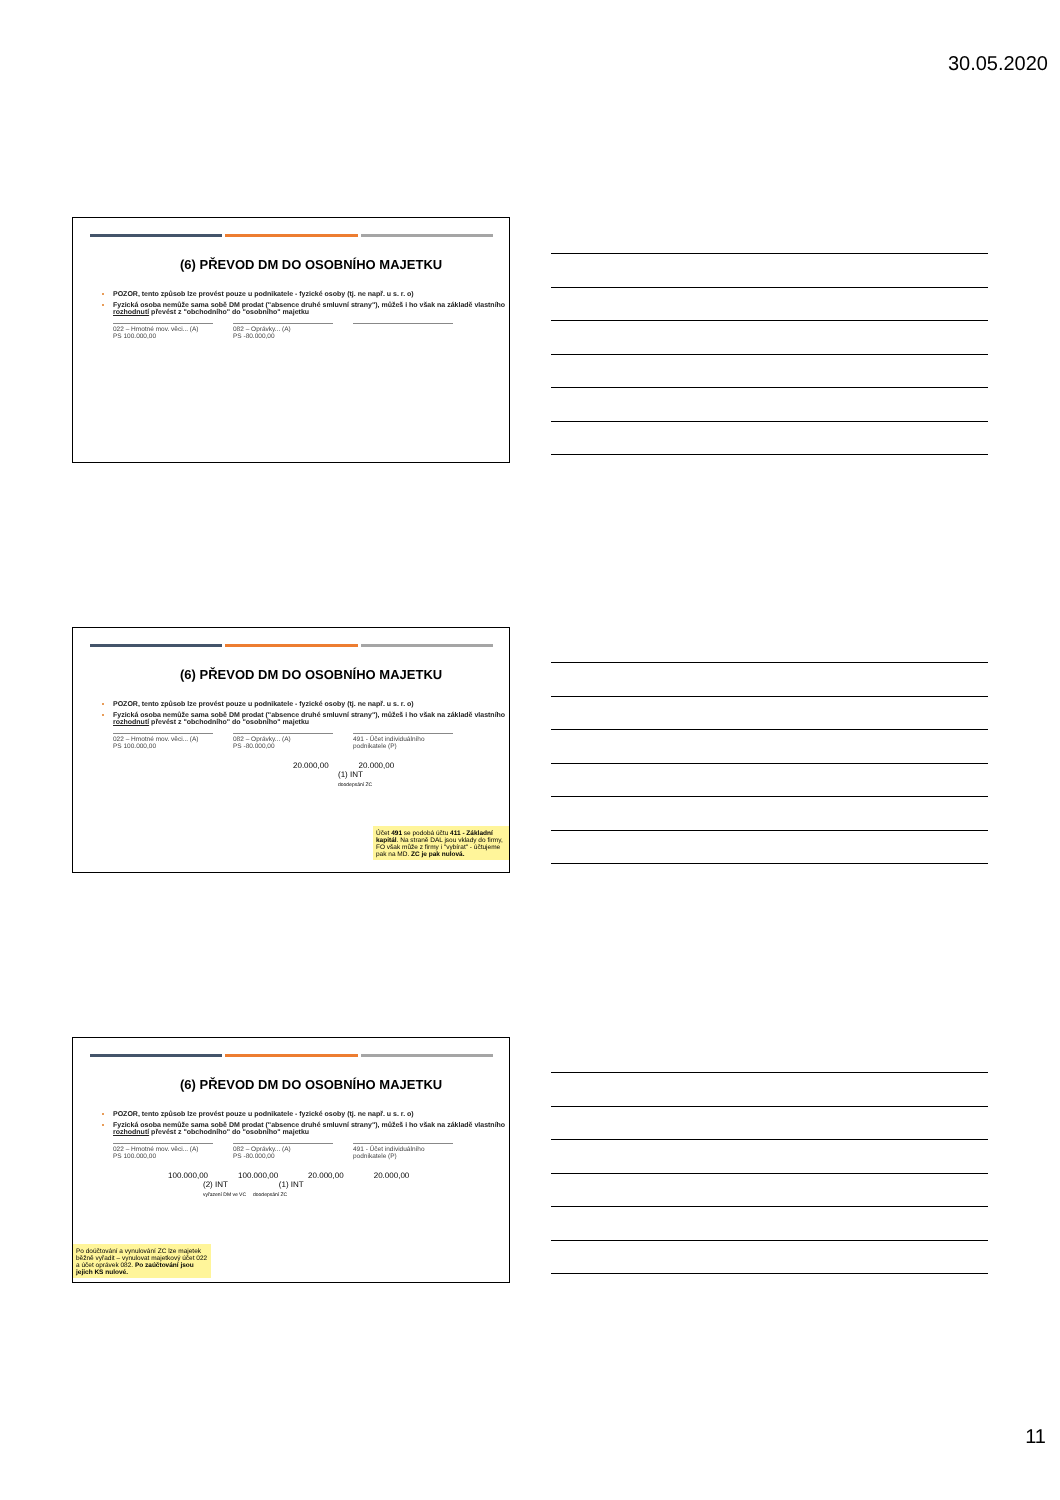30.05.2020
(6) PŘEVOD DM DO OSOBNÍHO MAJETKU
POZOR, tento způsob lze provést pouze u podnikatele - fyzické osoby (tj. ne např. u s. r. o)
Fyzická osoba nemůže sama sobě DM prodat ("absence druhé smluvní strany"), můžeš i ho však na základě vlastního rozhodnutí převést z "obchodního" do "osobního" majetku
022 – Hmotné mov. věci... (A)
PS 100.000,00
082 – Oprávky... (A)
PS -80.000,00
(6) PŘEVOD DM DO OSOBNÍHO MAJETKU
POZOR, tento způsob lze provést pouze u podnikatele - fyzické osoby (tj. ne např. u s. r. o)
Fyzická osoba nemůže sama sobě DM prodat ("absence druhé smluvní strany"), můžeš i ho však na základě vlastního rozhodnutí převést z "obchodního" do "osobního" majetku
022 – Hmotné mov. věci... (A)
PS 100.000,00
082 – Oprávky... (A)
PS -80.000,00
491 - Účet individuálního podnikatele (P)
20.000,00 20.000,00
(1) INT
doodepsání ZC
Účet 491 se podobá účtu 411 - Základní kapitál. Na straně DAL jsou vklady do firmy, FO však může z firmy i "vybírat" - účtujeme pak na MD. ZC je pak nulová.
(6) PŘEVOD DM DO OSOBNÍHO MAJETKU
POZOR, tento způsob lze provést pouze u podnikatele - fyzické osoby (tj. ne např. u s. r. o)
Fyzická osoba nemůže sama sobě DM prodat ("absence druhé smluvní strany"), můžeš i ho však na základě vlastního rozhodnutí převést z "obchodního" do "osobního" majetku
022 – Hmotné mov. věci... (A)
PS 100.000,00
082 – Oprávky... (A)
PS -80.000,00
491 - Účet individuálního podnikatele (P)
100.000,00 100.000,00 20.000,00 20.000,00
(2) INT (1) INT
vyřazení DM ve VC doodepsání ZC
Po doúčtování a vynulování ZC lze majetek běžně vyřadit – vynulovat majetkový účet 022 a účet oprávek 082. Po zaúčtování jsou jejich KS nulové.
11